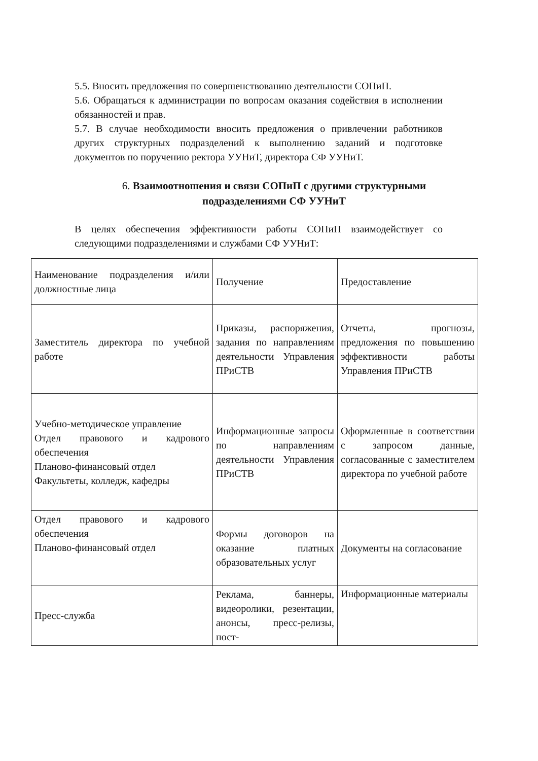5.5. Вносить предложения по совершенствованию деятельности СОПиП.
5.6. Обращаться к администрации по вопросам оказания содействия в исполнении обязанностей и прав.
5.7. В случае необходимости вносить предложения о привлечении работников других структурных подразделений к выполнению заданий и подготовке документов по поручению ректора УУНиТ, директора СФ УУНиТ.
6. Взаимоотношения и связи СОПиП с другими структурными подразделениями СФ УУНиТ
В целях обеспечения эффективности работы СОПиП взаимодействует со следующими подразделениями и службами СФ УУНиТ:
| Наименование подразделения и/или должностные лица | Получение | Предоставление |
| Заместитель директора по учебной работе | Приказы, распоряжения, задания по направлениям деятельности Управления ПРиСТВ | Отчеты, прогнозы, предложения по повышению эффективности работы Управления ПРиСТВ |
| Учебно-методическое управление Отдел правового и кадрового обеспечения Планово-финансовый отдел Факультеты, колледж, кафедры | Информационные запросы по направлениям деятельности Управления ПРиСТВ | Оформленные в соответствии с запросом данные, согласованные с заместителем директора по учебной работе |
| Отдел правового и кадрового обеспечения Планово-финансовый отдел | Формы договоров на оказание платных образовательных услуг | Документы на согласование |
| Пресс-служба | Реклама, баннеры, видеоролики, резентации, анонсы, пресс-релизы, пост- | Информационные материалы |